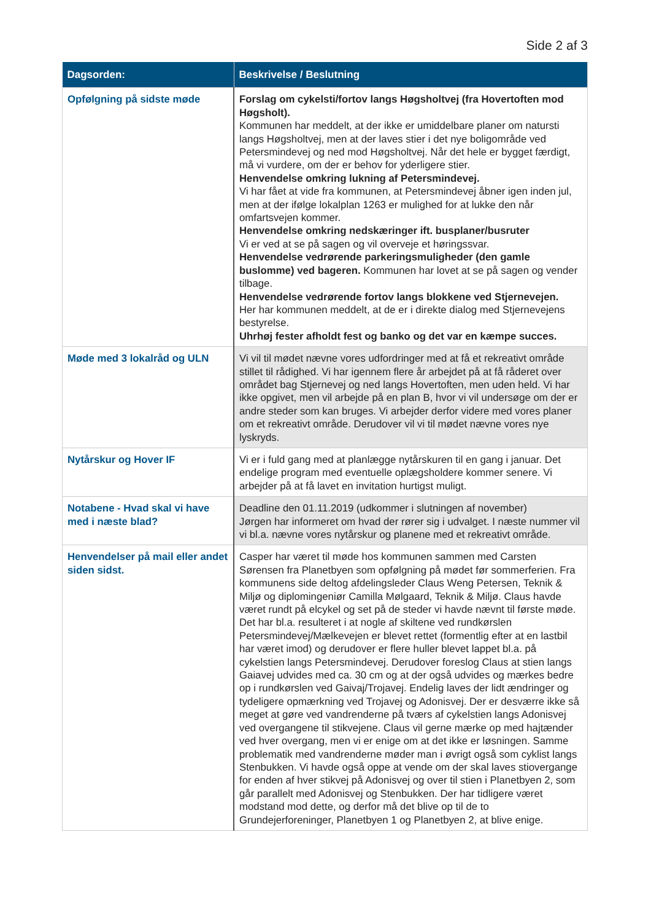Side 2 af 3
| Dagsorden: | Beskrivelse / Beslutning |
| --- | --- |
| Opfølgning på sidste møde | Forslag om cykelsti/fortov langs Høgsholtvej (fra Hovertoften mod Høgsholt). Kommunen har meddelt, at der ikke er umiddelbare planer om natursti langs Høgsholtvej, men at der laves stier i det nye boligområde ved Petersmindevej og ned mod Høgsholtvej. Når det hele er bygget færdigt, må vi vurdere, om der er behov for yderligere stier. Henvendelse omkring lukning af Petersmindevej. Vi har fået at vide fra kommunen, at Petersmindevej åbner igen inden jul, men at der ifølge lokalplan 1263 er mulighed for at lukke den når omfartsvejen kommer. Henvendelse omkring nedskæringer ift. busplaner/busruter Vi er ved at se på sagen og vil overveje et høringssvar. Henvendelse vedrørende parkeringsmuligheder (den gamle buslomme) ved bageren. Kommunen har lovet at se på sagen og vender tilbage. Henvendelse vedrørende fortov langs blokkene ved Stjernevejen. Her har kommunen meddelt, at de er i direkte dialog med Stjernevejens bestyrelse. Uhrhøj fester afholdt fest og banko og det var en kæmpe succes. |
| Møde med 3 lokalråd og ULN | Vi vil til mødet nævne vores udfordringer med at få et rekreativt område stillet til rådighed. Vi har igennem flere år arbejdet på at få råderet over området bag Stjernevej og ned langs Hovertoften, men uden held. Vi har ikke opgivet, men vil arbejde på en plan B, hvor vi vil undersøge om der er andre steder som kan bruges. Vi arbejder derfor videre med vores planer om et rekreativt område. Derudover vil vi til mødet nævne vores nye lyskryds. |
| Nytårskur og Hover IF | Vi er i fuld gang med at planlægge nytårskuren til en gang i januar. Det endelige program med eventuelle oplægsholdere kommer senere. Vi arbejder på at få lavet en invitation hurtigst muligt. |
| Notabene - Hvad skal vi have med i næste blad? | Deadline den 01.11.2019 (udkommer i slutningen af november) Jørgen har informeret om hvad der rører sig i udvalget. I næste nummer vil vi bl.a. nævne vores nytårskur og planene med et rekreativt område. |
| Henvendelser på mail eller andet siden sidst. | Casper har været til møde hos kommunen sammen med Carsten Sørensen fra Planetbyen som opfølgning på mødet før sommerferien. Fra kommunens side deltog afdelingsleder Claus Weng Petersen, Teknik & Miljø og diplomingeniør Camilla Mølgaard, Teknik & Miljø. Claus havde været rundt på elcykel og set på de steder vi havde nævnt til første møde. Det har bl.a. resulteret i at nogle af skiltene ved rundkørslen Petersmindevej/Mælkevejen er blevet rettet (formentlig efter at en lastbil har været imod) og derudover er flere huller blevet lappet bl.a. på cykelstien langs Petersmindevej. Derudover foreslog Claus at stien langs Gaiavej udvides med ca. 30 cm og at der også udvides og mærkes bedre op i rundkørslen ved Gaivaj/Trojavej. Endelig laves der lidt ændringer og tydeligere opmærkning ved Trojavej og Adonisvej. Der er desværre ikke så meget at gøre ved vandrenderne på tværs af cykelstien langs Adonisvej ved overgangene til stikvejene. Claus vil gerne mærke op med hajtænder ved hver overgang, men vi er enige om at det ikke er løsningen. Samme problematik med vandrenderne møder man i øvrigt også som cyklist langs Stenbukken. Vi havde også oppe at vende om der skal laves stiovergange for enden af hver stikvej på Adonisvej og over til stien i Planetbyen 2, som går parallelt med Adonisvej og Stenbukken. Der har tidligere været modstand mod dette, og derfor må det blive op til de to Grundejerforeninger, Planetbyen 1 og Planetbyen 2, at blive enige. |